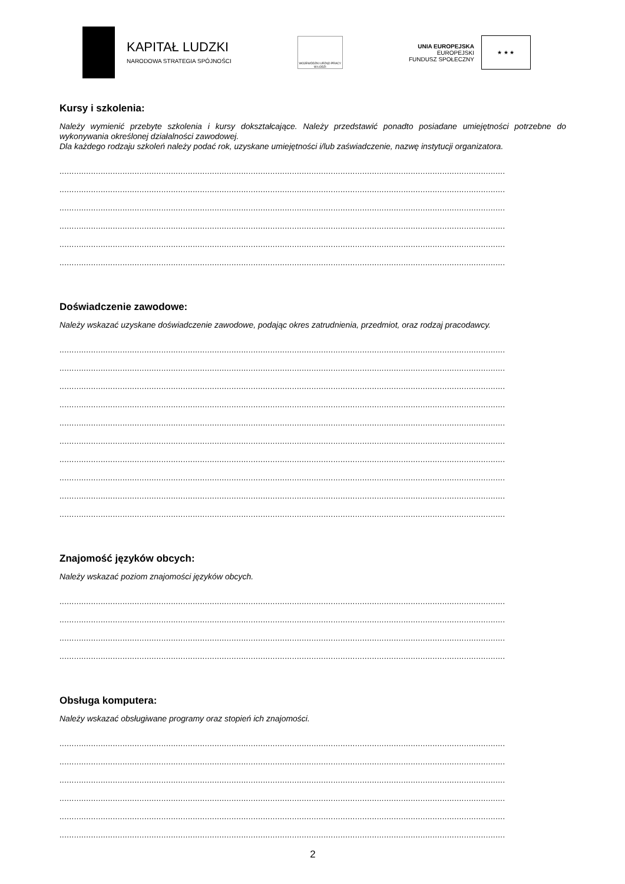KAPITAŁ LUDZKI
NARODOWA STRATEGIA SPÓJNOŚCI
WOJEWÓDZKI URZĄD PRACY W ŁODZI
UNIA EUROPEJSKA
EUROPEJSKI
FUNDUSZ SPOŁECZNY
★ ★ ★
Kursy i szkolenia:
Należy wymienić przebyte szkolenia i kursy dokształcające. Należy przedstawić ponadto posiadane umiejętności potrzebne do wykonywania określonej działalności zawodowej.
Dla każdego rodzaju szkoleń należy podać rok, uzyskane umiejętności i/lub zaświadczenie, nazwę instytucji organizatora.
........................................................................................................................................................................................
........................................................................................................................................................................................
........................................................................................................................................................................................
........................................................................................................................................................................................
........................................................................................................................................................................................
........................................................................................................................................................................................
Doświadczenie zawodowe:
Należy wskazać uzyskane doświadczenie zawodowe, podając okres zatrudnienia, przedmiot, oraz rodzaj pracodawcy.
........................................................................................................................................................................................
........................................................................................................................................................................................
........................................................................................................................................................................................
........................................................................................................................................................................................
........................................................................................................................................................................................
........................................................................................................................................................................................
........................................................................................................................................................................................
........................................................................................................................................................................................
........................................................................................................................................................................................
........................................................................................................................................................................................
Znajomość języków obcych:
Należy wskazać poziom znajomości języków obcych.
........................................................................................................................................................................................
........................................................................................................................................................................................
........................................................................................................................................................................................
........................................................................................................................................................................................
Obsługa komputera:
Należy wskazać obsługiwane programy oraz stopień ich znajomości.
........................................................................................................................................................................................
........................................................................................................................................................................................
........................................................................................................................................................................................
........................................................................................................................................................................................
........................................................................................................................................................................................
........................................................................................................................................................................................
2